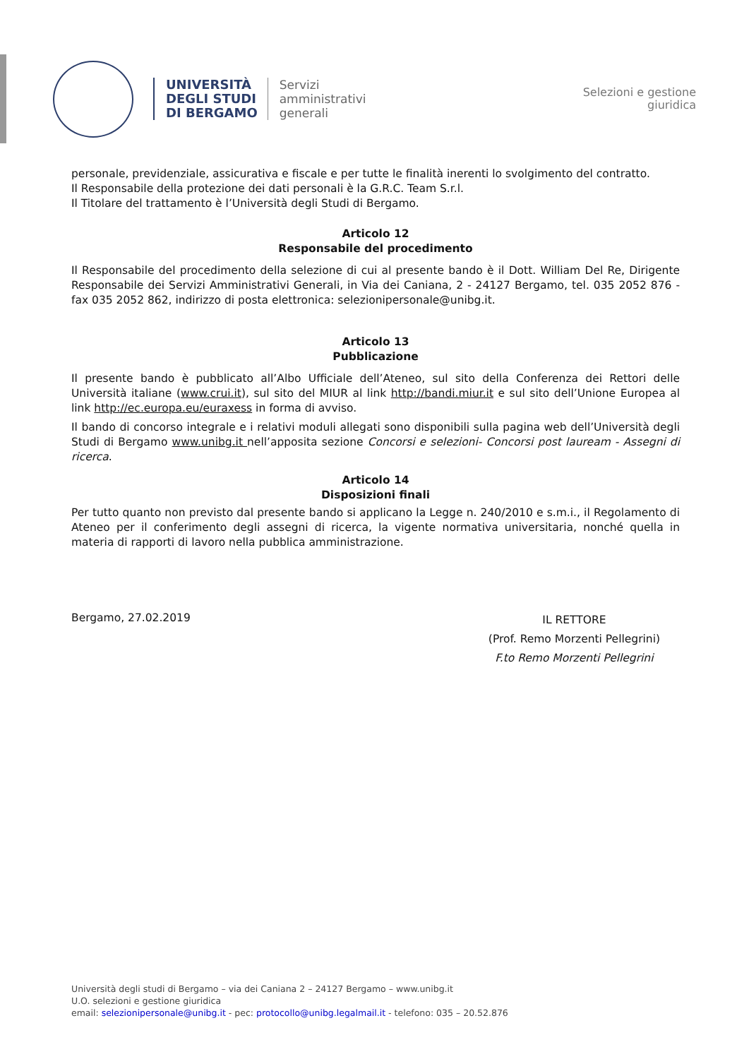UNIVERSITÀ
DEGLI STUDI
DI BERGAMO
Servizi
amministrativi
generali
Selezioni e gestione
giuridica
personale, previdenziale, assicurativa e fiscale e per tutte le finalità inerenti lo svolgimento del contratto.
Il Responsabile della protezione dei dati personali è la G.R.C. Team S.r.l.
Il Titolare del trattamento è l’Università degli Studi di Bergamo.
Articolo 12
Responsabile del procedimento
Il Responsabile del procedimento della selezione di cui al presente bando è il Dott. William Del Re, Dirigente Responsabile dei Servizi Amministrativi Generali, in Via dei Caniana, 2 - 24127 Bergamo, tel. 035 2052 876 - fax 035 2052 862, indirizzo di posta elettronica: selezionipersonale@unibg.it.
Articolo 13
Pubblicazione
Il presente bando è pubblicato all’Albo Ufficiale dell’Ateneo, sul sito della Conferenza dei Rettori delle Università italiane (www.crui.it), sul sito del MIUR al link http://bandi.miur.it e sul sito dell’Unione Europea al link http://ec.europa.eu/euraxess in forma di avviso.
Il bando di concorso integrale e i relativi moduli allegati sono disponibili sulla pagina web dell’Università degli Studi di Bergamo www.unibg.it nell’apposita sezione Concorsi e selezioni- Concorsi post lauream - Assegni di ricerca.
Articolo 14
Disposizioni finali
Per tutto quanto non previsto dal presente bando si applicano la Legge n. 240/2010 e s.m.i., il Regolamento di Ateneo per il conferimento degli assegni di ricerca, la vigente normativa universitaria, nonché quella in materia di rapporti di lavoro nella pubblica amministrazione.
Bergamo, 27.02.2019
IL RETTORE
(Prof. Remo Morzenti Pellegrini)
F.to Remo Morzenti Pellegrini
Università degli studi di Bergamo – via dei Caniana 2 – 24127 Bergamo – www.unibg.it
U.O. selezioni e gestione giuridica
email: selezionipersonale@unibg.it - pec: protocollo@unibg.legalmail.it - telefono: 035 – 20.52.876